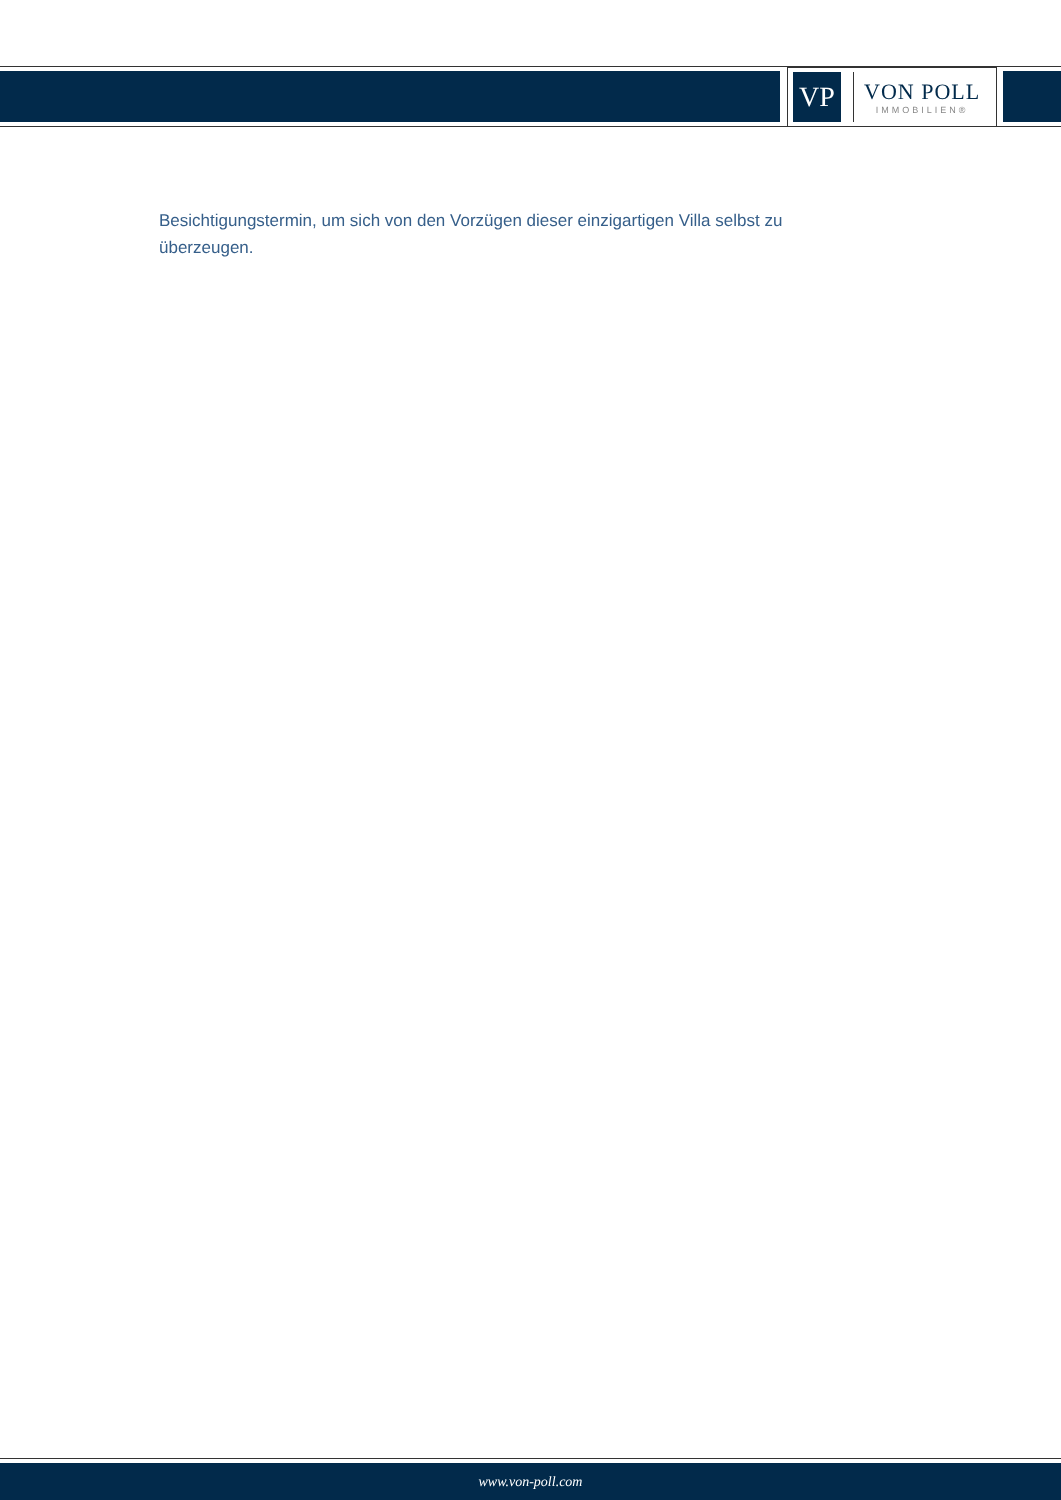VP
VON POLL
IMMOBILIEN®
Besichtigungstermin, um sich von den Vorzügen dieser einzigartigen Villa selbst zu überzeugen.
www.von-poll.com